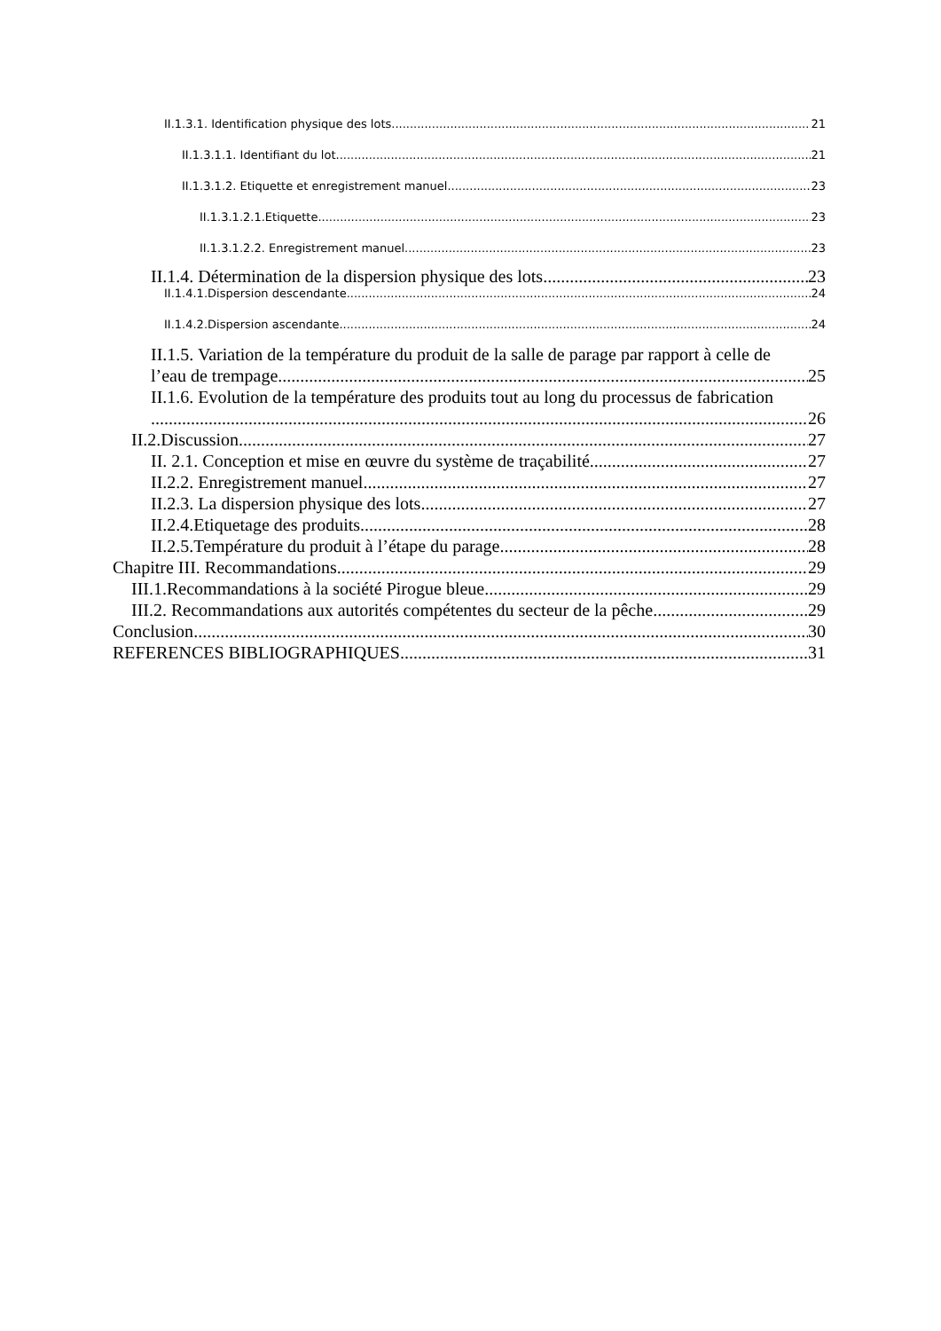II.1.3.1. Identification physique des lots 21
II.1.3.1.1. Identifiant du lot 21
II.1.3.1.2. Etiquette et enregistrement manuel 23
II.1.3.1.2.1.Etiquette 23
II.1.3.1.2.2. Enregistrement manuel 23
II.1.4. Détermination de la dispersion physique des lots 23
II.1.4.1.Dispersion descendante 24
II.1.4.2.Dispersion ascendante 24
II.1.5. Variation de la température du produit de la salle de parage par rapport à celle de
l’eau de trempage 25
II.1.6. Evolution de la température des produits tout au long du processus de fabrication
26
II.2.Discussion 27
II. 2.1. Conception et mise en œuvre du système de traçabilité 27
II.2.2. Enregistrement manuel 27
II.2.3. La dispersion physique des lots 27
II.2.4.Etiquetage des produits 28
II.2.5.Température du produit à l’étape du parage. 28
Chapitre III. Recommandations 29
III.1.Recommandations à la société Pirogue bleue 29
III.2. Recommandations aux autorités compétentes du secteur de la pêche 29
Conclusion 30
REFERENCES BIBLIOGRAPHIQUES 31